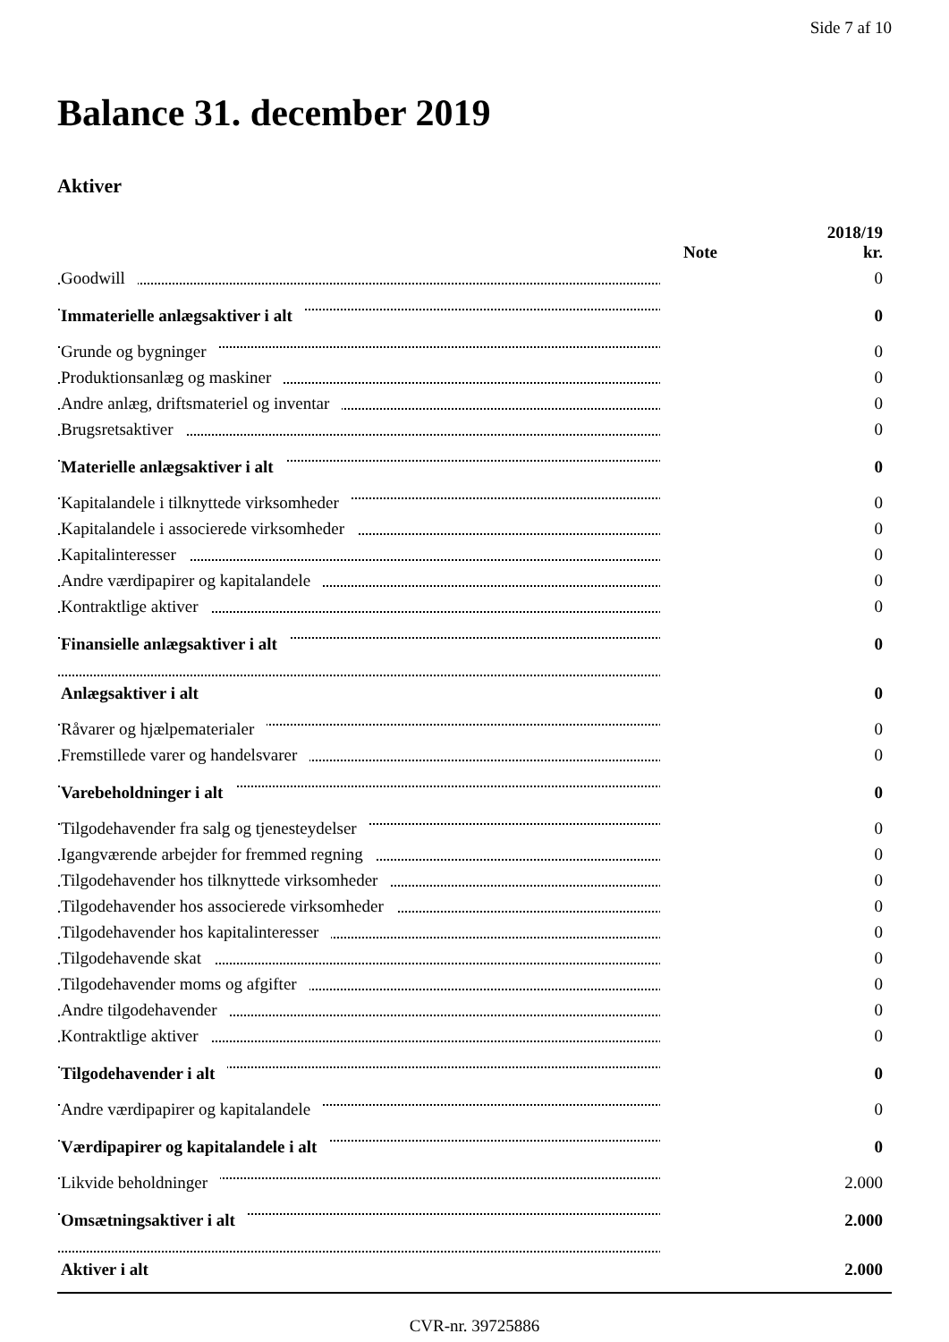Side 7 af 10
Balance 31. december 2019
Aktiver
| | Note | 2018/19 kr. |
| --- | --- | --- |
| Goodwill | | 0 |
| Immaterielle anlægsaktiver i alt | | 0 |
| Grunde og bygninger | | 0 |
| Produktionsanlæg og maskiner | | 0 |
| Andre anlæg, driftsmateriel og inventar | | 0 |
| Brugsretsaktiver | | 0 |
| Materielle anlægsaktiver i alt | | 0 |
| Kapitalandele i tilknyttede virksomheder | | 0 |
| Kapitalandele i associerede virksomheder | | 0 |
| Kapitalinteresser | | 0 |
| Andre værdipapirer og kapitalandele | | 0 |
| Kontraktlige aktiver | | 0 |
| Finansielle anlægsaktiver i alt | | 0 |
| Anlægsaktiver i alt | | 0 |
| Råvarer og hjælpematerialer | | 0 |
| Fremstillede varer og handelsvarer | | 0 |
| Varebeholdninger i alt | | 0 |
| Tilgodehavender fra salg og tjenesteydelser | | 0 |
| Igangværende arbejder for fremmed regning | | 0 |
| Tilgodehavender hos tilknyttede virksomheder | | 0 |
| Tilgodehavender hos associerede virksomheder | | 0 |
| Tilgodehavender hos kapitalinteresser | | 0 |
| Tilgodehavende skat | | 0 |
| Tilgodehavender moms og afgifter | | 0 |
| Andre tilgodehavender | | 0 |
| Kontraktlige aktiver | | 0 |
| Tilgodehavender i alt | | 0 |
| Andre værdipapirer og kapitalandele | | 0 |
| Værdipapirer og kapitalandele i alt | | 0 |
| Likvide beholdninger | | 2.000 |
| Omsætningsaktiver i alt | | 2.000 |
| Aktiver i alt | | 2.000 |
CVR-nr. 39725886